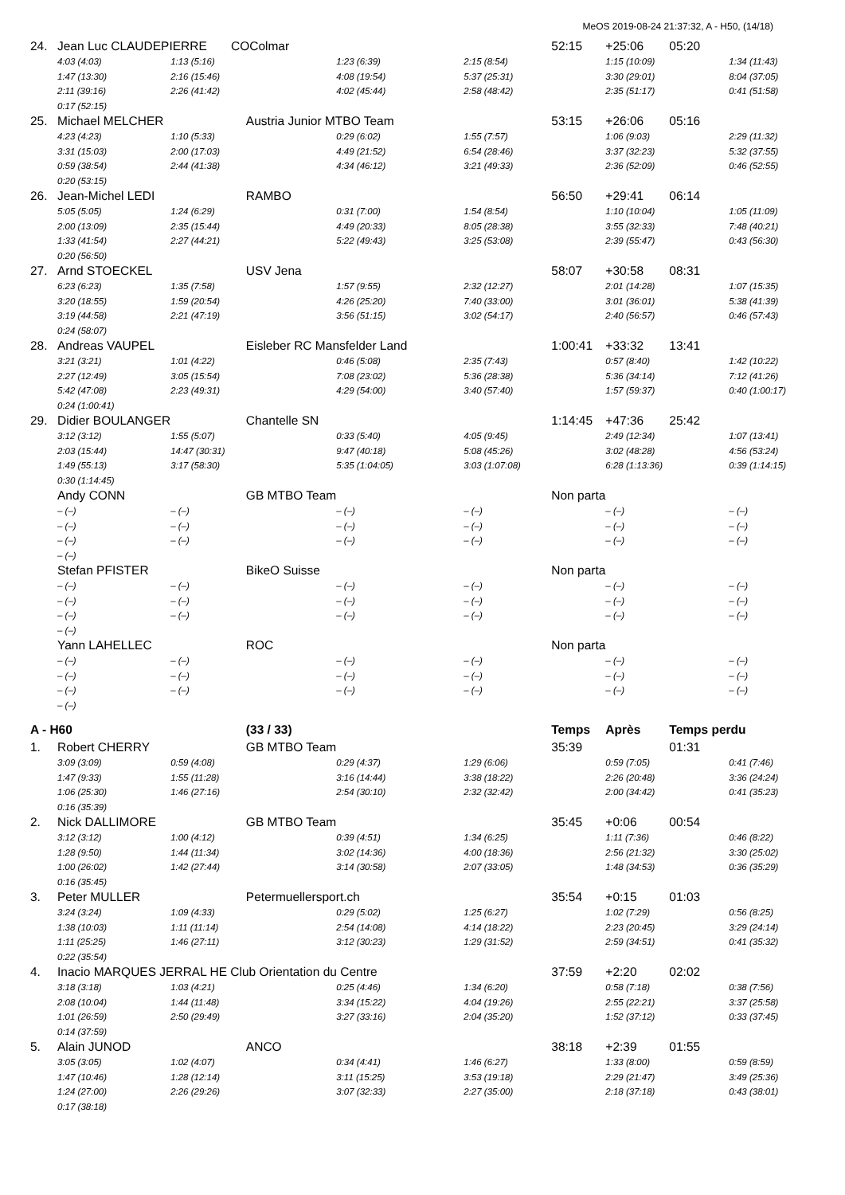MeOS 2019-08-24 21:37:32, A - H50, (14/18)
| 24. | Jean Luc CLAUDEPIERRE COColmar | | | | 52:15 | +25:06 | 05:20 | |
| | 4:03 (4:03) | 1:13 (5:16) | 1:23 (6:39) | 2:15 (8:54) | | 1:15 (10:09) | | 1:34 (11:43) |
| | 1:47 (13:30) | 2:16 (15:46) | 4:08 (19:54) | 5:37 (25:31) | | 3:30 (29:01) | | 8:04 (37:05) |
| | 2:11 (39:16) | 2:26 (41:42) | 4:02 (45:44) | 2:58 (48:42) | | 2:35 (51:17) | | 0:41 (51:58) |
| | 0:17 (52:15) | | | | | | | |
| 25. | Michael MELCHER | Austria Junior MTBO Team | | | 53:15 | +26:06 | 05:16 | |
| | 4:23 (4:23) | 1:10 (5:33) | 0:29 (6:02) | 1:55 (7:57) | | 1:06 (9:03) | | 2:29 (11:32) |
| | 3:31 (15:03) | 2:00 (17:03) | 4:49 (21:52) | 6:54 (28:46) | | 3:37 (32:23) | | 5:32 (37:55) |
| | 0:59 (38:54) | 2:44 (41:38) | 4:34 (46:12) | 3:21 (49:33) | | 2:36 (52:09) | | 0:46 (52:55) |
| | 0:20 (53:15) | | | | | | | |
| 26. | Jean-Michel LEDI | RAMBO | | | 56:50 | +29:41 | 06:14 | |
| | 5:05 (5:05) | 1:24 (6:29) | 0:31 (7:00) | 1:54 (8:54) | | 1:10 (10:04) | | 1:05 (11:09) |
| | 2:00 (13:09) | 2:35 (15:44) | 4:49 (20:33) | 8:05 (28:38) | | 3:55 (32:33) | | 7:48 (40:21) |
| | 1:33 (41:54) | 2:27 (44:21) | 5:22 (49:43) | 3:25 (53:08) | | 2:39 (55:47) | | 0:43 (56:30) |
| | 0:20 (56:50) | | | | | | | |
| 27. | Arnd STOECKEL | USV Jena | | | 58:07 | +30:58 | 08:31 | |
| | 6:23 (6:23) | 1:35 (7:58) | 1:57 (9:55) | 2:32 (12:27) | | 2:01 (14:28) | | 1:07 (15:35) |
| | 3:20 (18:55) | 1:59 (20:54) | 4:26 (25:20) | 7:40 (33:00) | | 3:01 (36:01) | | 5:38 (41:39) |
| | 3:19 (44:58) | 2:21 (47:19) | 3:56 (51:15) | 3:02 (54:17) | | 2:40 (56:57) | | 0:46 (57:43) |
| | 0:24 (58:07) | | | | | | | |
| 28. | Andreas VAUPEL | Eisleber RC Mansfelder Land | | | 1:00:41 | +33:32 | 13:41 | |
| | 3:21 (3:21) | 1:01 (4:22) | 0:46 (5:08) | 2:35 (7:43) | | 0:57 (8:40) | | 1:42 (10:22) |
| | 2:27 (12:49) | 3:05 (15:54) | 7:08 (23:02) | 5:36 (28:38) | | 5:36 (34:14) | | 7:12 (41:26) |
| | 5:42 (47:08) | 2:23 (49:31) | 4:29 (54:00) | 3:40 (57:40) | | 1:57 (59:37) | | 0:40 (1:00:17) |
| | 0:24 (1:00:41) | | | | | | | |
| 29. | Didier BOULANGER | Chantelle SN | | | 1:14:45 | +47:36 | 25:42 | |
| | 3:12 (3:12) | 1:55 (5:07) | 0:33 (5:40) | 4:05 (9:45) | | 2:49 (12:34) | | 1:07 (13:41) |
| | 2:03 (15:44) | 14:47 (30:31) | 9:47 (40:18) | 5:08 (45:26) | | 3:02 (48:28) | | 4:56 (53:24) |
| | 1:49 (55:13) | 3:17 (58:30) | 5:35 (1:04:05) | 3:03 (1:07:08) | | 6:28 (1:13:36) | | 0:39 (1:14:15) |
| | 0:30 (1:14:45) | | | | | | | |
| | Andy CONN | GB MTBO Team | | | Non parta | | | |
| | – (–) | – (–) | – (–) | – (–) | | – (–) | | – (–) |
| | – (–) | – (–) | – (–) | – (–) | | – (–) | | – (–) |
| | – (–) | – (–) | – (–) | – (–) | | – (–) | | – (–) |
| | – (–) | | | | | | | |
| | Stefan PFISTER | BikeO Suisse | | | Non parta | | | |
| | – (–) | – (–) | – (–) | – (–) | | – (–) | | – (–) |
| | – (–) | – (–) | – (–) | – (–) | | – (–) | | – (–) |
| | – (–) | – (–) | – (–) | – (–) | | – (–) | | – (–) |
| | – (–) | | | | | | | |
| | Yann LAHELLEC | ROC | | | Non parta | | | |
| | – (–) | – (–) | – (–) | – (–) | | – (–) | | – (–) |
| | – (–) | – (–) | – (–) | – (–) | | – (–) | | – (–) |
| | – (–) | – (–) | – (–) | – (–) | | – (–) | | – (–) |
| | – (–) | | | | | | | |
| A - H60 | | (33 / 33) | | | Temps | Après | Temps perdu | |
| 1. | Robert CHERRY | GB MTBO Team | | | 35:39 | | 01:31 | |
| | 3:09 (3:09) | 0:59 (4:08) | 0:29 (4:37) | 1:29 (6:06) | | 0:59 (7:05) | | 0:41 (7:46) |
| | 1:47 (9:33) | 1:55 (11:28) | 3:16 (14:44) | 3:38 (18:22) | | 2:26 (20:48) | | 3:36 (24:24) |
| | 1:06 (25:30) | 1:46 (27:16) | 2:54 (30:10) | 2:32 (32:42) | | 2:00 (34:42) | | 0:41 (35:23) |
| | 0:16 (35:39) | | | | | | | |
| 2. | Nick DALLIMORE | GB MTBO Team | | | 35:45 | +0:06 | 00:54 | |
| | 3:12 (3:12) | 1:00 (4:12) | 0:39 (4:51) | 1:34 (6:25) | | 1:11 (7:36) | | 0:46 (8:22) |
| | 1:28 (9:50) | 1:44 (11:34) | 3:02 (14:36) | 4:00 (18:36) | | 2:56 (21:32) | | 3:30 (25:02) |
| | 1:00 (26:02) | 1:42 (27:44) | 3:14 (30:58) | 2:07 (33:05) | | 1:48 (34:53) | | 0:36 (35:29) |
| | 0:16 (35:45) | | | | | | | |
| 3. | Peter MULLER | Petermuellersport.ch | | | 35:54 | +0:15 | 01:03 | |
| | 3:24 (3:24) | 1:09 (4:33) | 0:29 (5:02) | 1:25 (6:27) | | 1:02 (7:29) | | 0:56 (8:25) |
| | 1:38 (10:03) | 1:11 (11:14) | 2:54 (14:08) | 4:14 (18:22) | | 2:23 (20:45) | | 3:29 (24:14) |
| | 1:11 (25:25) | 1:46 (27:11) | 3:12 (30:23) | 1:29 (31:52) | | 2:59 (34:51) | | 0:41 (35:32) |
| | 0:22 (35:54) | | | | | | | |
| 4. | Inacio MARQUES JERRAL HE Club Orientation du Centre | | | | 37:59 | +2:20 | 02:02 | |
| | 3:18 (3:18) | 1:03 (4:21) | 0:25 (4:46) | 1:34 (6:20) | | 0:58 (7:18) | | 0:38 (7:56) |
| | 2:08 (10:04) | 1:44 (11:48) | 3:34 (15:22) | 4:04 (19:26) | | 2:55 (22:21) | | 3:37 (25:58) |
| | 1:01 (26:59) | 2:50 (29:49) | 3:27 (33:16) | 2:04 (35:20) | | 1:52 (37:12) | | 0:33 (37:45) |
| | 0:14 (37:59) | | | | | | | |
| 5. | Alain JUNOD | ANCO | | | 38:18 | +2:39 | 01:55 | |
| | 3:05 (3:05) | 1:02 (4:07) | 0:34 (4:41) | 1:46 (6:27) | | 1:33 (8:00) | | 0:59 (8:59) |
| | 1:47 (10:46) | 1:28 (12:14) | 3:11 (15:25) | 3:53 (19:18) | | 2:29 (21:47) | | 3:49 (25:36) |
| | 1:24 (27:00) | 2:26 (29:26) | 3:07 (32:33) | 2:27 (35:00) | | 2:18 (37:18) | | 0:43 (38:01) |
| | 0:17 (38:18) | | | | | | | |